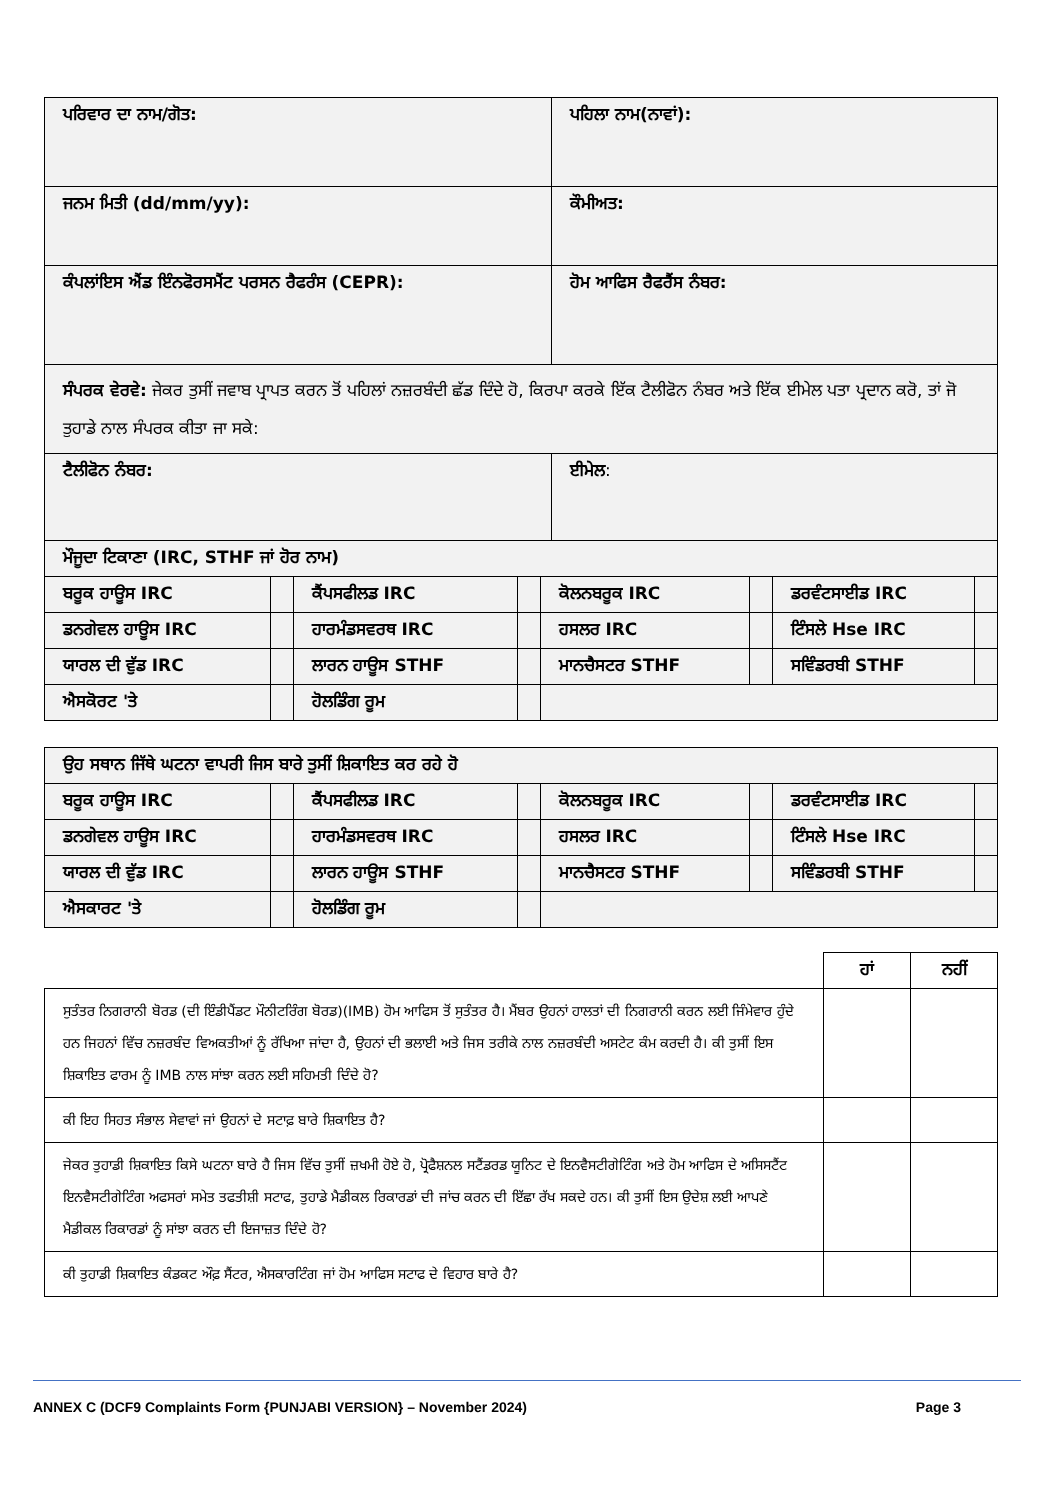| ਪਰਿਵਾਰ ਦਾ ਨਾਮ/ਗੋਤ: | ਪਹਿਲਾ ਨਾਮ(ਨਾਵਾਂ): |
| ਜਨਮ ਮਿਤੀ (dd/mm/yy): | ਕੌਮੀਅਤ: |
| ਕੰਪਲਾਂਇਸ ਐਂਡ ਇੰਨਫੋਰਸਮੈਂਟ ਪਰਸਨ ਰੈਫਰੰਸ (CEPR): | ਹੋਮ ਆਫਿਸ ਰੈਫਰੈਂਸ ਨੰਬਰ: |
| ਸੰਪਰਕ ਵੇਰਵੇ: ਜੇਕਰ ਤੁਸੀਂ ਜਵਾਬ ਪ੍ਰਾਪਤ ਕਰਨ ਤੋਂ ਪਹਿਲਾਂ ਨਜ਼ਰਬੰਦੀ ਛੱਡ ਦਿੰਦੇ ਹੋ, ਕਿਰਪਾ ਕਰਕੇ ਇੱਕ ਟੈਲੀਫੋਨ ਨੰਬਰ ਅਤੇ ਇੱਕ ਈਮੇਲ ਪਤਾ ਪ੍ਰਦਾਨ ਕਰੋ, ਤਾਂ ਜੋ ਤੁਹਾਡੇ ਨਾਲ ਸੰਪਰਕ ਕੀਤਾ ਜਾ ਸਕੇ: | |
| ਟੈਲੀਫੋਨ ਨੰਬਰ: | ਈਮੇਲ : |
| ਮੌਜੂਦਾ ਟਿਕਾਣਾ (IRC, STHF ਜਾਂ ਹੋਰ ਨਾਮ) | | | | | | | |
| ਬਰੂਕ ਹਾਊਸ IRC | | ਕੈਂਪਸਫੀਲਡ IRC | | ਕੋਲਨਬਰੂਕ IRC | | ਡਰਵੰਟਸਾਈਡ IRC | |
| ਡਨਗੇਵਲ ਹਾਊਸ IRC | | ਹਾਰਮੰਡਸਵਰਥ IRC | | ਹਸਲਰ IRC | | ਟਿੰਸਲੇ Hse IRC | |
| ਯਾਰਲ ਦੀ ਵੁੱਡ IRC | | ਲਾਰਨ ਹਾਊਸ STHF | | ਮਾਨਚੈਸਟਰ STHF | | ਸਵਿੰਡਰਬੀ STHF | |
| ਐਸਕੋਰਟ 'ਤੇ | | ਹੋਲਡਿੰਗ ਰੂਮ | | | | | |
| ਉਹ ਸਥਾਨ ਜਿੱਥੇ ਘਟਨਾ ਵਾਪਰੀ ਜਿਸ ਬਾਰੇ ਤੁਸੀਂ ਸ਼ਿਕਾਇਤ ਕਰ ਰਹੇ ਹੋ | | | | | | | |
| ਬਰੂਕ ਹਾਊਸ IRC | | ਕੈਂਪਸਫੀਲਡ IRC | | ਕੋਲਨਬਰੂਕ IRC | | ਡਰਵੰਟਸਾਈਡ IRC | |
| ਡਨਗੇਵਲ ਹਾਊਸ IRC | | ਹਾਰਮੰਡਸਵਰਥ IRC | | ਹਸਲਰ IRC | | ਟਿੰਸਲੇ Hse IRC | |
| ਯਾਰਲ ਦੀ ਵੁੱਡ IRC | | ਲਾਰਨ ਹਾਊਸ STHF | | ਮਾਨਚੈਸਟਰ STHF | | ਸਵਿੰਡਰਬੀ STHF | |
| ਐਸਕਾਰਟ 'ਤੇ | | ਹੋਲਡਿੰਗ ਰੂਮ | | | | | |
| | ਹਾਂ | ਨਹੀਂ |
| --- | --- | --- |
| ਸੁਤੰਤਰ ਨਿਗਰਾਨੀ ਬੋਰਡ (ਦੀ ਇੰਡੀਪੈਂਡਟ ਮੌਨੀਟਰਿੰਗ ਬੋਰਡ)(IMB) ਹੋਮ ਆਫਿਸ ਤੋਂ ਸੁਤੰਤਰ ਹੈ। ਮੈਂਬਰ ਉਹਨਾਂ ਹਾਲਤਾਂ ਦੀ ਨਿਗਰਾਨੀ ਕਰਨ ਲਈ ਜਿੰਮੇਵਾਰ ਹੁੰਦੇ ਹਨ ਜਿਹਨਾਂ ਵਿੱਚ ਨਜ਼ਰਬੰਦ ਵਿਅਕਤੀਆਂ ਨੂੰ ਰੱਖਿਆ ਜਾਂਦਾ ਹੈ, ਉਹਨਾਂ ਦੀ ਭਲਾਈ ਅਤੇ ਜਿਸ ਤਰੀਕੇ ਨਾਲ ਨਜ਼ਰਬੰਦੀ ਅਸਟੇਟ ਕੰਮ ਕਰਦੀ ਹੈ। ਕੀ ਤੁਸੀਂ ਇਸ ਸ਼ਿਕਾਇਤ ਫਾਰਮ ਨੂੰ IMB ਨਾਲ ਸਾਂਝਾ ਕਰਨ ਲਈ ਸਹਿਮਤੀ ਦਿੰਦੇ ਹੋ? | | |
| ਕੀ ਇਹ ਸਿਹਤ ਸੰਭਾਲ ਸੇਵਾਵਾਂ ਜਾਂ ਉਹਨਾਂ ਦੇ ਸਟਾਫ਼ ਬਾਰੇ ਸ਼ਿਕਾਇਤ ਹੈ? | | |
| ਜੇਕਰ ਤੁਹਾਡੀ ਸ਼ਿਕਾਇਤ ਕਿਸੇ ਘਟਨਾ ਬਾਰੇ ਹੈ ਜਿਸ ਵਿੱਚ ਤੁਸੀਂ ਜ਼ਖਮੀ ਹੋਏ ਹੋ, ਪ੍ਰੋਫੈਸ਼ਨਲ ਸਟੈਂਡਰਡ ਯੂਨਿਟ ਦੇ ਇਨਵੈਸਟੀਗੇਟਿੰਗ ਅਤੇ ਹੋਮ ਆਫਿਸ ਦੇ ਅਸਿਸਟੈਂਟ ਇਨਵੈਸਟੀਗੇਟਿੰਗ ਅਫਸਰਾਂ ਸਮੇਤ ਤਫਤੀਸ਼ੀ ਸਟਾਫ, ਤੁਹਾਡੇ ਮੈਡੀਕਲ ਰਿਕਾਰਡਾਂ ਦੀ ਜਾਂਚ ਕਰਨ ਦੀ ਇੱਛਾ ਰੱਖ ਸਕਦੇ ਹਨ। ਕੀ ਤੁਸੀਂ ਇਸ ਉਦੇਸ਼ ਲਈ ਆਪਣੇ ਮੈਡੀਕਲ ਰਿਕਾਰਡਾਂ ਨੂੰ ਸਾਂਝਾ ਕਰਨ ਦੀ ਇਜਾਜ਼ਤ ਦਿੰਦੇ ਹੋ? | | |
| ਕੀ ਤੁਹਾਡੀ ਸ਼ਿਕਾਇਤ ਕੰਡਕਟ ਔਫ਼ ਸੈਂਟਰ, ਐਸਕਾਰਟਿੰਗ ਜਾਂ ਹੋਮ ਆਫਿਸ ਸਟਾਫ ਦੇ ਵਿਹਾਰ ਬਾਰੇ ਹੈ? | | |
ANNEX C (DCF9 Complaints Form {PUNJABI VERSION} – November 2024) Page 3